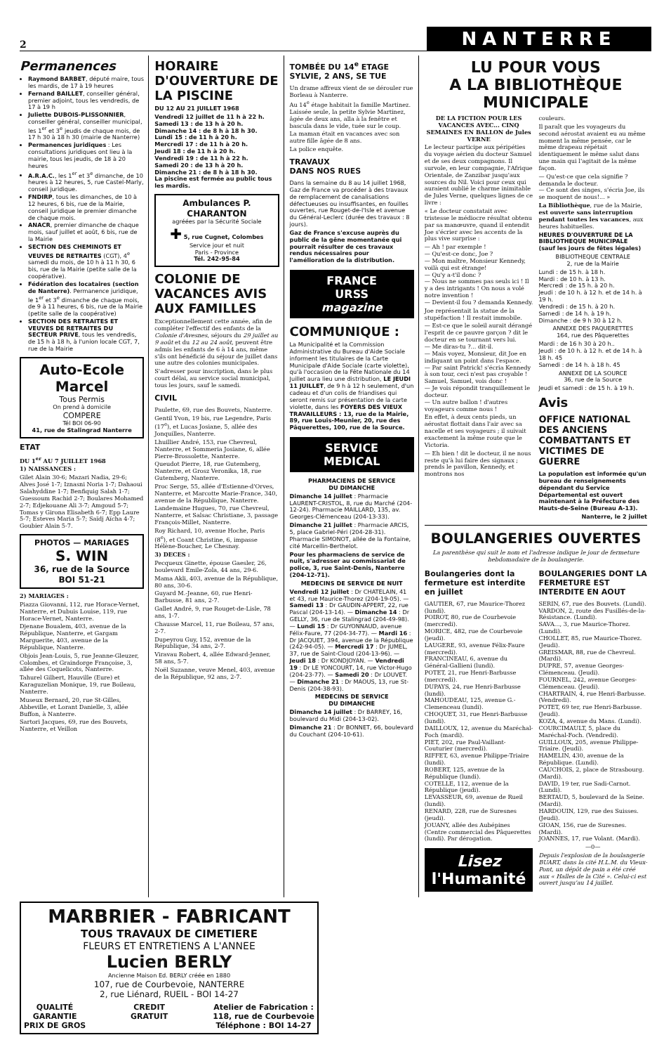2 NANTERRE
Permanences
Raymond BARBET, député maire, tous les mardis, de 17 à 19 heures
Fernand BAILLET, conseiller général, premier adjoint, tous les vendredis, de 17 à 19 h
Juliette DUBOIS-PLISSONNIER, conseiller général, conseiller municipal, les 1<sup>er</sup> et 3<sup>e</sup> jeudis de chaque mois, de 17 h 30 à 18 h 30 (mairie de Nanterre)
Permanences juridiques : Les consultations juridiques ont lieu à la mairie, tous les jeudis, de 18 à 20 heures
A.R.A.C., les 1<sup>er</sup> et 3<sup>e</sup> dimanche, de 10 heures à 12 heures, 5, rue Castel-Marly, conseil juridique.
FNDIRP, tous les dimanches, de 10 à 12 heures, 6 bis, rue de la Mairie, conseil juridique le premier dimanche de chaque mois.
ANACR, premier dimanche de chaque mois, sauf juillet et août, 6 bis, rue de la Mairie
SECTION DES CHEMINOTS ET VEUVES DE RETRAITES (CGT), 4<sup>e</sup> samedi du mois, de 10 h à 11 h 30, 6 bis, rue de la Mairie (petite salle de la coopérative).
Fédération des locataires (section de Nanterre). Permanence juridique, le 1<sup>er</sup> et 3<sup>e</sup> dimanche de chaque mois, de 9 à 11 heures, 6 bis, rue de la Mairie (petite salle de la coopérative)
SECTION DES RETRAITES ET VEUVES DE RETRAITES DU SECTEUR PRIVE, tous les vendredis, de 15 h à 18 h, à l'union locale CGT, 7, rue de la Mairie
Auto-Ecole Marcel
Tous Permis
On prend à domicile
COMPERE
Tél BOI 06-90
41, rue de Stalingrad Nanterre
ETAT
DU 1<sup>er</sup> AU 7 JUILLET 1968
1) NAISSANCES :
Gilet Alain 30-6; Mazari Nadia, 29-6; Alves José 1-7; Iznasni Noria 1-7; Dahaoui Salahyddine 1-7; Benfiquig Salah 1-7; Guessoum Rachid 2-7; Boulares Mohamed 2-7; Edjekouane Ali 3-7; Amgoud 5-7; Tomas y Girona Elisabeth 6-7; Epp Laure 5-7; Esteves Maria 5-7; Saïdj Aïcha 4-7; Goubier Alain 5-7.
PHOTOS — MARIAGES
S. WIN
36, rue de la Source
BOI 51-21
2) MARIAGES :
Piazza Giovanni, 112, rue Horace-Vernet, Nanterre, et Dubuis Louise, 119, rue Horace-Vernet, Nanterre.
Djenane Boualem, 403, avenue de la République, Nanterre, et Gargam Marguerite, 403, avenue de la République, Nanterre.
Objois Jean-Louis, 5, rue Jeanne-Gleuzer, Colombes, et Graindorge Françoise, 3, allée des Coquelicots, Nanterre.
Tahurel Gilbert, Hauville (Eure) et Karaguzelian Monique, 19, rue Boileau, Nanterre.
Museux Bernard, 20, rue St-Gilles, Abbeville, et Lorant Danielle, 3, allée Buffon, à Nanterre.
Sartori Jacques, 69, rue des Bouvets, Nanterre, et Veillon
HORAIRE D'OUVERTURE DE LA PISCINE
DU 12 AU 21 JUILLET 1968
Vendredi 12 juillet de 11 h à 22 h.
Samedi 13 : de 13 h à 20 h.
Dimanche 14 : de 8 h à 18 h 30.
Lundi 15 : de 11 h à 20 h.
Mercredi 17 : de 11 h à 20 h.
Jeudi 18 : de 11 h à 20 h.
Vendredi 19 : de 11 h à 22 h.
Samedi 20 : de 13 h à 20 h.
Dimanche 21 : de 8 h à 18 h 30.
La piscine est fermée au public tous les mardis.
Ambulances P. CHARANTON
agréées par la Sécurité Sociale
✚ 5, rue Cugnet, Colombes
Service jour et nuit
Paris - Province
Tél. 242-95-84
COLONIE DE VACANCES AVIS AUX FAMILLES
Exceptionnellement cette année, afin de compléter l'effectif des enfants de la Colonie d'Avesnes, séjours du 29 juillet au 9 août et du 12 au 24 août, peuvent être admis les enfants de 6 à 14 ans, même s'ils ont bénéficié du séjour de juillet dans une autre des colonies municipales.
S'adresser pour inscription, dans le plus court délai, au service social municipal, tous les jours, sauf le samedi.
CIVIL
Paulette, 69, rue des Bouvets, Nanterre.
Gentil Yvon, 19 bis, rue Legendre, Paris (17<sup>e</sup>), et Lucas Josiane, 5, allée des Jonquilles, Nanterre.
Lhuillier André, 153, rue Chevreul, Nanterre, et Sommeria Josiane, 6, allée Pierre-Brossolette, Nanterre.
Queudot Pierre, 18, rue Gutemberg, Nanterre, et Grosz Veronika, 18, rue Gutemberg, Nanterre.
Proc Serge, 55, allée d'Estienne-d'Orves, Nanterre, et Marcotte Marie-France, 340, avenue de la République, Nanterre.
Landemaine Hugues, 70, rue Chevreul, Nanterre, et Salsac Christiane, 3, passage François-Millet, Nanterre.
Roy Richard, 10, avenue Hoche, Paris (8<sup>e</sup>), et Coant Christine, 6, impasse Hélène-Boucher, Le Chesnay.
3) DECES :
Pecqueux Ginette, épouse Gaesler, 26, boulevard Emile-Zola, 44 ans, 29-6.
Mama Akli, 403, avenue de la République, 80 ans, 30-6.
Guyard M.-Jeanne, 60, rue Henri-Barbusse, 81 ans, 2-7.
Gallet André, 9, rue Rouget-de-Lisle, 78 ans, 1-7.
Chausse Marcel, 11, rue Boileau, 57 ans, 2-7.
Dupeyrou Guy, 152, avenue de la République, 34 ans, 2-7.
Viravau Robert, 4, allée Edward-Jenner, 58 ans, 5-7.
Noël Suzanne, veuve Menel, 403, avenue de la République, 92 ans, 2-7.
TOMBÉE DU 14<sup>e</sup> ETAGE
SYLVIE, 2 ANS, SE TUE
Un drame affreux vient de se dérouler rue Borleau à Nanterre.
Au 14<sup>e</sup> étage habitait la famille Martinez. Laissée seule, la petite Sylvie Martinez, âgée de deux ans, alla à la fenêtre et bascula dans le vide, tuée sur le coup.
La maman était en vacances avec son autre fille âgée de 8 ans.
La police enquête.
TRAVAUX
DANS NOS RUES
Dans la semaine du 8 au 14 juillet 1968, Gaz de France va procéder à des travaux de remplacement de canalisations défectueuses ou insuffisantes, en fouilles ouvertes, rue Rouget-de-l'Isle et avenue du Général-Leclerc (durée des travaux : 8 jours).
Gaz de France s'excuse auprès du public de la gêne momentanée qui pourrait résulter de ces travaux rendus nécessaires pour l'amélioration de la distribution.
FRANCE
URSS
magazine
COMMUNIQUE :
La Municipalité et la Commission Administrative du Bureau d'Aide Sociale informent les titulaires de la Carte Municipale d'Aide Sociale (carte violette), qu'à l'occasion de la Fête Nationale du 14 Juillet aura lieu une distribution, LE JEUDI 11 JUILLET, de 9 h à 12 h seulement, d'un cadeau et d'un colis de friandises qui seront remis sur présentation de la carte violette, dans les FOYERS DES VIEUX TRAVAILLEURS : 13, rue de la Mairie, 89, rue Louis-Meunier, 20, rue des Pâquerettes, 100, rue de la Source.
SERVICE
MEDICAL
PHARMACIENS DE SERVICE
DU DIMANCHE
Dimanche 14 juillet : Pharmacie LAURENT-CRISTOL, 8, rue du Marché (204-12-24). Pharmacie MAILLARD, 135, av. Georges-Clémenceau (204-13-33).
Dimanche 21 juillet : Pharmacie ARCIS, 5, place Gabriel-Péri (204-28-31). Pharmacie SIMONOT, allée de la Fontaine, cité Marcellin-Berthelot.
Pour les pharmaciens de service de nuit, s'adresser au commissariat de police, 3, rue Saint-Denis, Nanterre (204-12-71).
MEDECINS DE SERVICE DE NUIT
Vendredi 12 juillet : Dr CHATELAIN, 41 et 43, rue Maurice-Thorez (204-19-05). — Samedi 13 : Dr GAUDIN-APPERT, 22, rue Pascal (204-13-14). — Dimanche 14 : Dr GELLY, 36, rue de Stalingrad (204-49-98). — Lundi 15 : Dr GUYONNAUD, avenue Félix-Faure, 77 (204-34-77). — Mardi 16 : Dr JACQUET, 394, avenue de la République (242-94-05). — Mercredi 17 : Dr JUMEL, 37, rue de Saint-Cloud (204-13-96). — Jeudi 18 : Dr KONDJOYAN. — Vendredi 19 : Dr LE YONCOURT, 14, rue Victor-Hugo (204-23-77). — Samedi 20 : Dr LOUVET. — Dimanche 21 : Dr MAOUS, 13, rue St-Denis (204-38-93).
MEDECINS DE SERVICE
DU DIMANCHE
Dimanche 14 juillet : Dr BARREY, 16, boulevard du Midi (204-13-02).
Dimanche 21 : Dr BONNET, 66, boulevard du Couchant (204-10-61).
LU POUR VOUS
A LA BIBLIOTHÈQUE MUNICIPALE
DE LA FICTION POUR LES VACANCES AVEC... CINQ SEMAINES EN BALLON de Jules VERNE
Le lecteur participe aux péripéties du voyage aérien du docteur Samuel et de ses deux compagnons. Il survole, en leur compagnie, l'Afrique Orientale, de Zanzibar jusqu'aux sources du Nil. Voici pour ceux qui auraient oublié le charme inimitable de Jules Verne, quelques lignes de ce livre :
« Le docteur constatait avec tristesse le médiocre résultat obtenu par sa manœuvre, quand il entendit Joe s'écrier avec les accents de la plus vive surprise :
— Ah ! par exemple !
— Qu'est-ce donc, Joe ?
— Mon maître, Monsieur Kennedy, voilà qui est étrange!
— Qu'y a-t'il donc ?
— Nous ne sommes pas seuls ici ! Il y a des intrigants ! On nous a volé notre invention !
— Devient-il fou ? demanda Kennedy.
Joe représentait la statue de la stupéfaction ! Il restait immobile.
— Est-ce que le soleil aurait dérangé l'esprit de ce pauvre garçon ? dit le docteur en se tournant vers lui.
— Me diras-tu ?... dit-il.
— Mais voyez, Monsieur, dit Joe en indiquant un point dans l'espace.
— Par saint Patrick! s'écria Kennedy à son tour, ceci n'est pas croyable ! Samuel, Samuel, vois donc !
— Je vois répondit tranquillement le docteur.
— Un autre ballon ! d'autres voyageurs comme nous !
En effet, à deux cents pieds, un aérostat flottait dans l'air avec sa nacelle et ses voyageurs ; il suivait exactement la même route que le Victoria.
— Eh bien ! dit le docteur, il ne nous reste qu'à lui faire des signaux ; prends le pavillon, Kennedy, et montrons nos
couleurs.
Il paraît que les voyageurs du second aérostat avaient eu au même moment la même pensée, car le même drapeau répétait identiquement le même salut dans une main qui l'agitait de la même façon.
— Qu'est-ce que cela signifie ? demanda le docteur.
— Ce sont des singes, s'écria Joe, ils se moquent de nous!... »
La Bibliothèque, rue de la Mairie, est ouverte sans interruption pendant toutes les vacances, aux heures habituelles.
HEURES D'OUVERTURE DE LA BIBLIOTHEQUE MUNICIPALE
(sauf les jours de fêtes légales)
BIBLIOTHEQUE CENTRALE
2, rue de la Mairie
Lundi : de 15 h. à 18 h.
Mardi : de 10 h. à 13 h.
Mercredi : de 15 h. à 20 h.
Jeudi : de 10 h. à 12 h. et de 14 h. à 19 h.
Vendredi : de 15 h. à 20 h.
Samedi : de 14 h. à 19 h.
Dimanche : de 9 h 30 à 12 h.
ANNEXE DES PAQUERETTES
164, rue des Pâquerettes
Mardi : de 16 h 30 à 20 h..
Jeudi : de 10 h. à 12 h. et de 14 h. à 18 h. 45
Samedi : de 14 h. à 18 h. 45
ANNEXE DE LA SOURCE
36, rue de la Source
Jeudi et samedi : de 15 h. à 19 h.
Avis
OFFICE NATIONAL DES ANCIENS COMBATTANTS ET VICTIMES DE GUERRE
La population est informée qu'un bureau de renseignements dépendant du Service Départemental est ouvert maintenant à la Préfecture des Hauts-de-Seine (Bureau A-13).
Nanterre, le 2 juillet
BOULANGERIES OUVERTES
La parenthèse qui suit le nom et l'adresse indique le jour de fermeture hebdomadaire de la boulangerie.
Boulangeries dont la fermeture est interdite en juillet
GAUTIER, 67, rue Maurice-Thorez (lundi).
POIROT, 80, rue de Courbevoie (mercredi).
MORICE, 482, rue de Courbevoie (jeudi).
LAUGERE, 93, avenue Félix-Faure (mercredi).
FRANCINEAU, 6, avenue du Général-Gallieni (lundi).
POTET, 21, rue Henri-Barbusse (mercredi).
DUPAYS, 24, rue Henri-Barbusse (lundi).
MAHOUDEAU, 125, avenue G.-Clemenceau (lundi).
CHOQUET, 31, rue Henri-Barbusse (lundi).
DAILLOUX, 12, avenue du Maréchal-Foch (mardi).
PIET, 202, rue Paul-Vaillant-Couturier (mercredi).
RIFFET, 63, avenue Philippe-Triaire (lundi).
ROBERT, 125, avenue de la République (lundi).
COTELLE, 112, avenue de la République (jeudi).
LEVASSEUR, 69, avenue de Rueil (lundi).
RENARD, 228, rue de Suresnes (jeudi).
JOUANY, allée des Aubépines (Centre commercial des Pâquerettes (lundi). Par dérogation.
Lisez
l'Humanité
BOULANGERIES DONT LA FERMETURE EST INTERDITE EN AOUT
SERIN, 67, rue des Bouvets. (Lundi).
VARDON, 2, route des Fusillés-de-la-Résistance. (Lundi).
SAVA..., 3, rue Maurice-Thorez. (Lundi).
CHOLLET, 85, rue Maurice-Thorez. (Jeudi).
GREISMAR, 88, rue de Chevreul. (Mardi).
DUPRE, 57, avenue Georges-Clémenceau. (Jeudi).
FOURNEL, 242, avenue Georges-Clémenceau. (Jeudi).
CHARTRAIN, 4, rue Henri-Barbusse. (Vendredi).
POTET, 69 ter, rue Henri-Barbusse. (Jeudi).
KOZA, 4, avenue du Mans. (Lundi).
COURCIMAULT, 5, place du Maréchal-Foch. (Vendredi).
GUILLOUX, 205, avenue Philippe-Triaire. (Jeudi).
HAMELIN, 430, avenue de la République. (Lundi).
CAUCHOIS, 2, place de Strasbourg. (Mardi).
DAVID, 19 ter, rue Sadi-Carnot. (Lundi).
BERTAUD, 5, boulevard de la Seine. (Mardi).
HARDOUIN, 129, rue des Suisses. (Jeudi).
GIOAN, 156, rue de Suresnes. (Mardi).
JOANNES, 17, rue Volant. (Mardi).
—0—
Depuis l'explosion de la boulangerie BUART, dans la cité H.L.M. du Vieux-Pont, un dépôt de pain a été créé aux « Halles de la Cité ». Celui-ci est ouvert jusqu'au 14 juillet.
MARBRIER - FABRICANT
TOUS TRAVAUX DE CIMETIERE
FLEURS ET ENTRETIENS A L'ANNEE
Lucien BERLY
Ancienne Maison Ed. BERLY créée en 1880
107, rue de Courbevoie, NANTERRE
2, rue Liénard, RUEIL - BOI 14-27
QUALITÉ
GARANTIE
PRIX DE GROS CREDIT
GRATUIT Atelier de Fabrication :
118, rue de Courbevoie
Téléphone : BOI 14-27